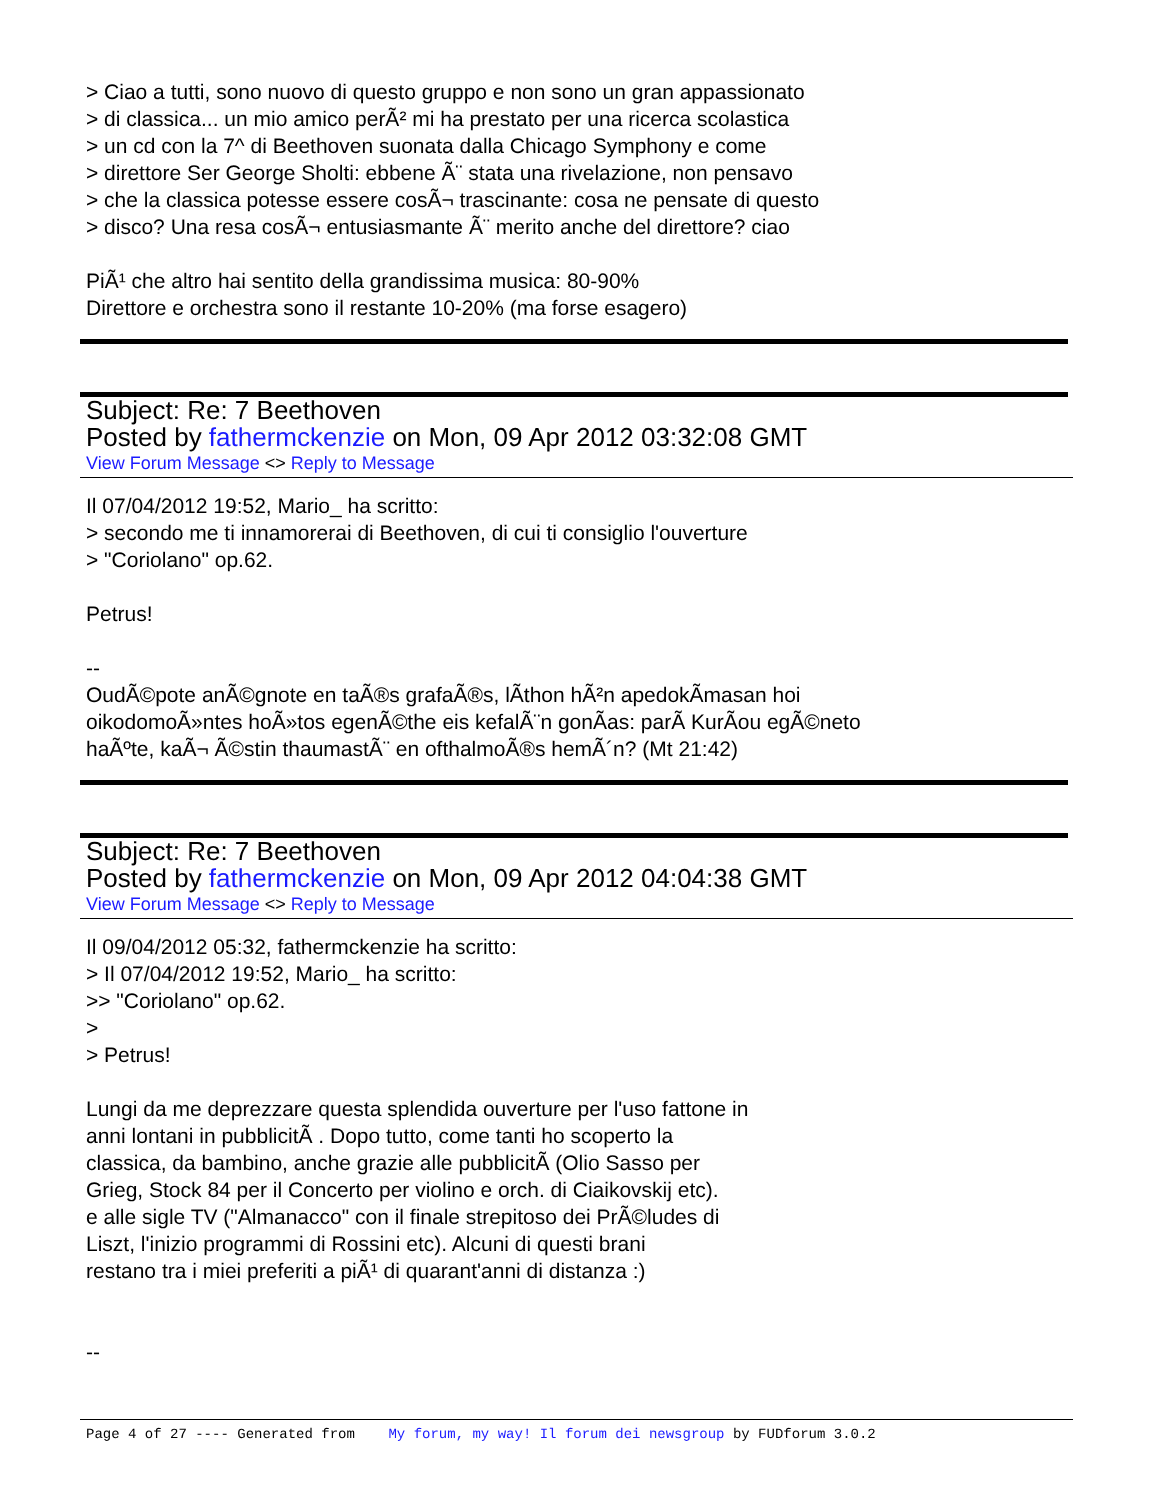> Ciao a tutti, sono nuovo di questo gruppo e non sono un gran appassionato
> di classica... un mio amico perÃ² mi ha prestato per una ricerca scolastica
> un cd con la 7^ di Beethoven suonata dalla Chicago Symphony e come
> direttore Ser George Sholti: ebbene Ã¨ stata una rivelazione, non pensavo
> che la classica potesse essere cosÃ¬ trascinante: cosa ne pensate di questo
> disco? Una resa cosÃ¬ entusiasmante Ã¨ merito anche del direttore? ciao
PiÃ¹ che altro hai sentito della grandissima musica: 80-90%
Direttore e orchestra sono il restante 10-20% (ma forse esagero)
Subject: Re: 7 Beethoven
Posted by fathermckenzie on Mon, 09 Apr 2012 03:32:08 GMT
View Forum Message <> Reply to Message
Il 07/04/2012 19:52, Mario_ ha scritto:
> secondo me ti innamorerai di Beethoven, di cui ti consiglio l'ouverture
> "Coriolano" op.62.
Petrus!
--
OudÃ©pote anÃ©gnote en taÃ®s grafaÃ®s, lÃ­thon hÃ²n apedokÃ­masan hoi
oikodomoÃ»ntes hoÃ»tos egenÃ©the eis kefalÃ¨n gonÃ­as: parÃ KurÃ­ou egÃ©neto
haÃºte, kaÃ¬ Ã©stin thaumastÃ¨ en ofthalmoÃ®s hemÃ´n? (Mt 21:42)
Subject: Re: 7 Beethoven
Posted by fathermckenzie on Mon, 09 Apr 2012 04:04:38 GMT
View Forum Message <> Reply to Message
Il 09/04/2012 05:32, fathermckenzie ha scritto:
> Il 07/04/2012 19:52, Mario_ ha scritto:
>> "Coriolano" op.62.
>
> Petrus!
Lungi da me deprezzare questa splendida ouverture per l'uso fattone in
anni lontani in pubblicitÃ . Dopo tutto, come tanti ho scoperto la
classica, da bambino, anche grazie alle pubblicitÃ (Olio Sasso per
Grieg, Stock 84 per il Concerto per violino e orch. di Ciaikovskij etc).
e alle sigle TV ("Almanacco" con il finale strepitoso dei PrÃ©ludes di
Liszt, l'inizio programmi di Rossini etc). Alcuni di questi brani
restano tra i miei preferiti a piÃ¹ di quarant'anni di distanza :)
--
Page 4 of 27 ---- Generated from My forum, my way! Il forum dei newsgroup by FUDforum 3.0.2